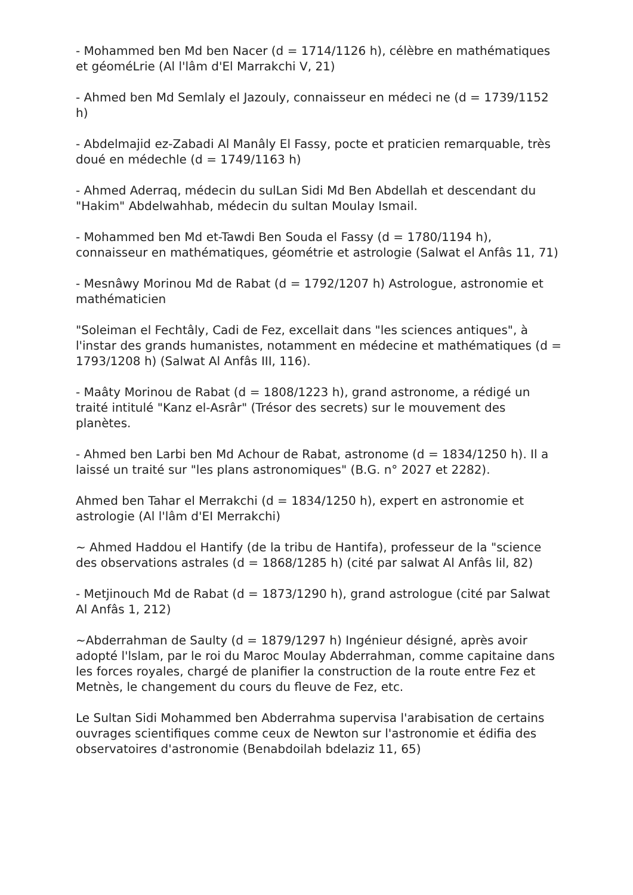- Mohammed ben Md ben Nacer (d = 1714/1126 h), célèbre en mathématiques et géoméLrie (Al l'lâm d'El Marrakchi V, 21)
- Ahmed ben Md Semlaly el Jazouly, connaisseur en médeci ne (d = 1739/1152 h)
- Abdelmajid ez-Zabadi Al Manâly El Fassy, pocte et praticien remarquable, très doué en médechle (d = 1749/1163 h)
- Ahmed Aderraq, médecin du sulLan Sidi Md Ben Abdellah et descendant du "Hakim" Abdelwahhab, médecin du sultan Moulay Ismail.
- Mohammed ben Md et-Tawdi Ben Souda el Fassy (d = 1780/1194 h), connaisseur en mathématiques, géométrie et astrologie (Salwat el Anfâs 11, 71)
- Mesnâwy Morinou Md de Rabat (d = 1792/1207 h) Astrologue, astronomie et mathématicien
"Soleiman el Fechtâly, Cadi de Fez, excellait dans "les sciences antiques", à l'instar des grands humanistes, notamment en médecine et mathématiques (d = 1793/1208 h) (Salwat Al Anfâs III, 116).
- Maâty Morinou de Rabat (d = 1808/1223 h), grand astronome, a rédigé un traité intitulé "Kanz el-Asrâr" (Trésor des secrets) sur le mouvement des planètes.
- Ahmed ben Larbi ben Md Achour de Rabat, astronome (d = 1834/1250 h). Il a laissé un traité sur "les plans astronomiques" (B.G. n° 2027 et 2282).
Ahmed ben Tahar el Merrakchi (d = 1834/1250 h), expert en astronomie et astrologie (Al l'lâm d'EI Merrakchi)
~ Ahmed Haddou el Hantify (de la tribu de Hantifa), professeur de la "science des observations astrales (d = 1868/1285 h) (cité par salwat Al Anfâs lil, 82)
- Metjinouch Md de Rabat (d = 1873/1290 h), grand astrologue (cité par Salwat Al Anfâs 1, 212)
~Abderrahman de Saulty (d = 1879/1297 h) Ingénieur désigné, après avoir adopté l'lslam, par le roi du Maroc Moulay Abderrahman, comme capitaine dans les forces royales, chargé de planifier la construction de la route entre Fez et Metnès, le changement du cours du fleuve de Fez, etc.
Le Sultan Sidi Mohammed ben Abderrahma supervisa l'arabisation de certains ouvrages scientifiques comme ceux de Newton sur l'astronomie et édifia des observatoires d'astronomie (Benabdoilah bdelaziz 11, 65)